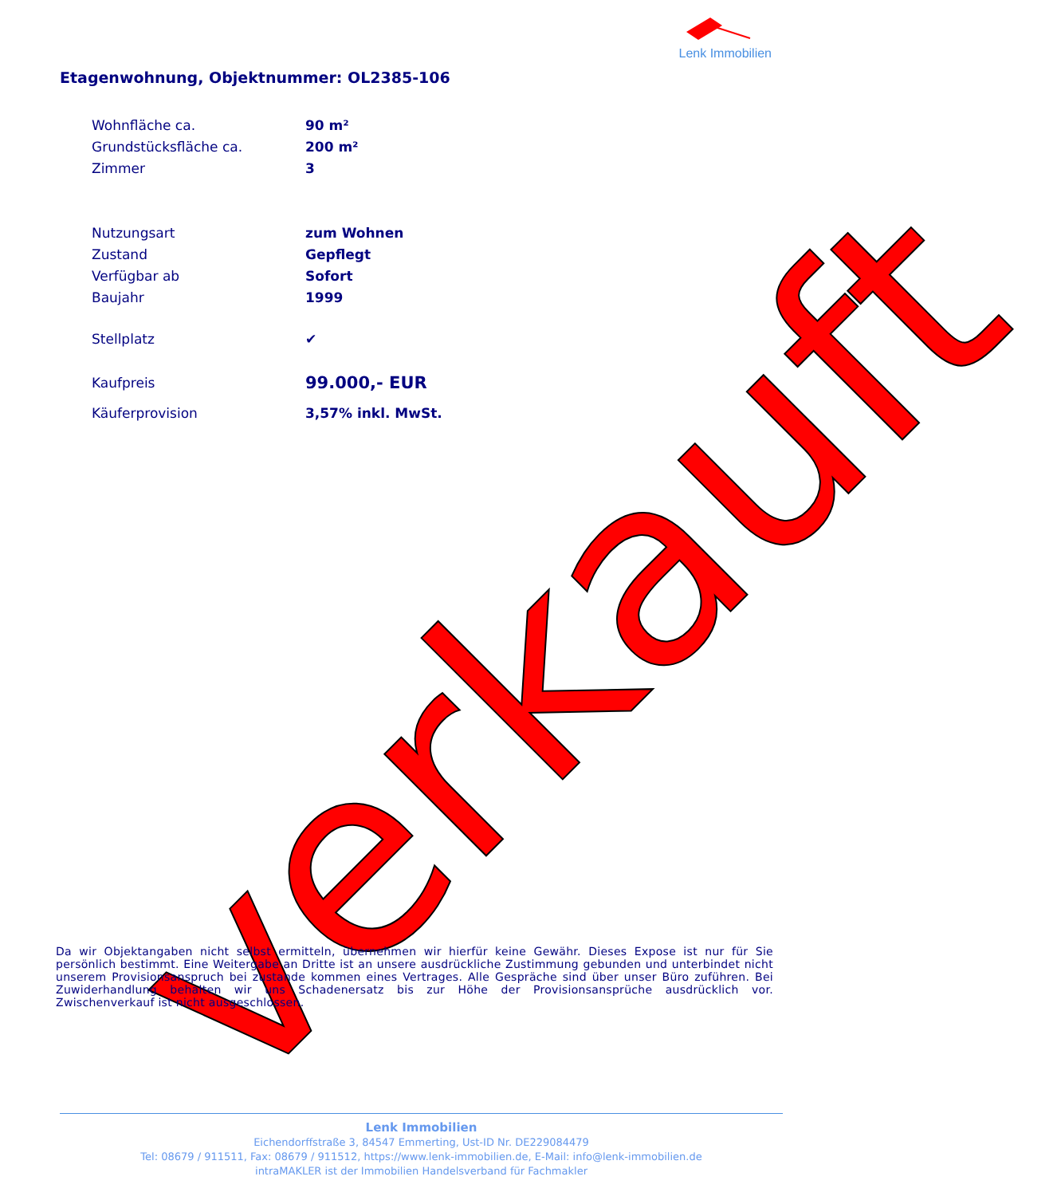Lenk Immobilien
Etagenwohnung, Objektnummer: OL2385-106
| Wohnfläche ca. | 90 m² |
| Grundstücksfläche ca. | 200 m² |
| Zimmer | 3 |
| Nutzungsart | zum Wohnen |
| Zustand | Gepflegt |
| Verfügbar ab | Sofort |
| Baujahr | 1999 |
| Stellplatz | ✔ |
| Kaufpreis | 99.000,- EUR |
| Käuferprovision | 3,57% inkl. MwSt. |
verkauft
Da wir Objektangaben nicht selbst ermitteln, übernehmen wir hierfür keine Gewähr. Dieses Expose ist nur für Sie persönlich bestimmt. Eine Weitergabe an Dritte ist an unsere ausdrückliche Zustimmung gebunden und unterbindet nicht unserem Provisionsanspruch bei zustande kommen eines Vertrages. Alle Gespräche sind über unser Büro zuführen. Bei Zuwiderhandlung behalten wir uns Schadenersatz bis zur Höhe der Provisionsansprüche ausdrücklich vor. Zwischenverkauf ist nicht ausgeschlossen.
Lenk Immobilien
Eichendorffstraße 3, 84547 Emmerting, Ust-ID Nr. DE229084479
Tel: 08679 / 911511, Fax: 08679 / 911512, https://www.lenk-immobilien.de, E-Mail: info@lenk-immobilien.de
intraMAKLER ist der Immobilien Handelsverband für Fachmakler